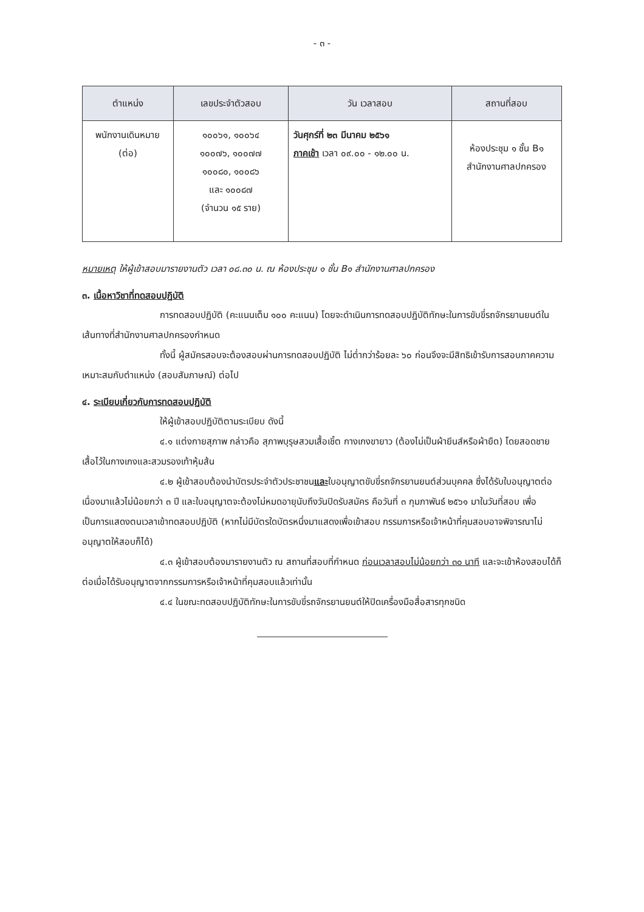- ๓ -
| ตำแหน่ง | เลขประจำตัวสอบ | วัน เวลาสอบ | สถานที่สอบ |
| --- | --- | --- | --- |
| พนักงานเดินหมาย (ต่อ) | ๑๐๐๖๑, ๑๐๐๖๔ ๑๐๐๗๖, ๑๐๐๗๗ ๑๐๐๘๐, ๑๐๐๘๖ และ ๑๐๐๘๗ (จำนวน ๑๕ ราย) | วันศุกร์ที่ ๒๓ มีนาคม ๒๕๖๑ ภาคเช้า เวลา ๐๙.๐๐ - ๑๒.๐๐ น. | ห้องประชุม ๑ ชั้น B๑ สำนักงานศาลปกครอง |
หมายเหตุ ให้ผู้เข้าสอบมารายงานตัว เวลา ๐๘.๓๐ น. ณ ห้องประชุม ๑ ชั้น B๑ สำนักงานศาลปกครอง
๓. เนื้อหาวิชาที่ทดสอบปฏิบัติ
การทดสอบปฏิบัติ (คะแนนเต็ม ๑๐๐ คะแนน) โดยจะดำเนินการทดสอบปฏิบัติทักษะในการขับขี่รถจักรยานยนต์ในเส้นทางที่สำนักงานศาลปกครองกำหนด
ทั้งนี้ ผู้สมัครสอบจะต้องสอบผ่านการทดสอบปฏิบัติ ไม่ต่ำกว่าร้อยละ ๖๐ ก่อนจึงจะมีสิทธิเข้ารับการสอบภาคความเหมาะสมกับตำแหน่ง (สอบสัมภาษณ์) ต่อไป
๔. ระเบียบเกี่ยวกับการทดสอบปฏิบัติ
ให้ผู้เข้าสอบปฏิบัติตามระเบียบ ดังนี้
๔.๑ แต่งกายสุภาพ กล่าวคือ สุภาพบุรุษสวมเสื้อเชิ้ต กางเกงขายาว (ต้องไม่เป็นผ้ายีนส์หรือผ้ายืด) โดยสอดชายเสื้อไว้ในกางเกงและสวมรองเท้าหุ้มส้น
๔.๒ ผู้เข้าสอบต้องนำบัตรประจำตัวประชาชนและใบอนุญาตขับขี่รถจักรยานยนต์ส่วนบุคคล ซึ่งได้รับใบอนุญาตต่อเนื่องมาแล้วไม่น้อยกว่า ๓ ปี และใบอนุญาตจะต้องไม่หมดอายุนับถึงวันปิดรับสมัคร คือวันที่ ๓ กุมภาพันธ์ ๒๕๖๑ มาในวันที่สอบ เพื่อเป็นการแสดงตนเวลาเข้าทดสอบปฏิบัติ (หากไม่มีบัตรใดบัตรหนึ่งมาแสดงเพื่อเข้าสอบ กรรมการหรือเจ้าหน้าที่คุมสอบอาจพิจารณาไม่อนุญาตให้สอบก็ได้)
๔.๓ ผู้เข้าสอบต้องมารายงานตัว ณ สถานที่สอบที่กำหนด ก่อนเวลาสอบไม่น้อยกว่า ๓๐ นาที และจะเข้าห้องสอบได้ก็ต่อเมื่อได้รับอนุญาตจากกรรมการหรือเจ้าหน้าที่คุมสอบแล้วเท่านั้น
๔.๔ ในขณะทดสอบปฏิบัติทักษะในการขับขี่รถจักรยานยนต์ให้ปิดเครื่องมือสื่อสารทุกชนิด